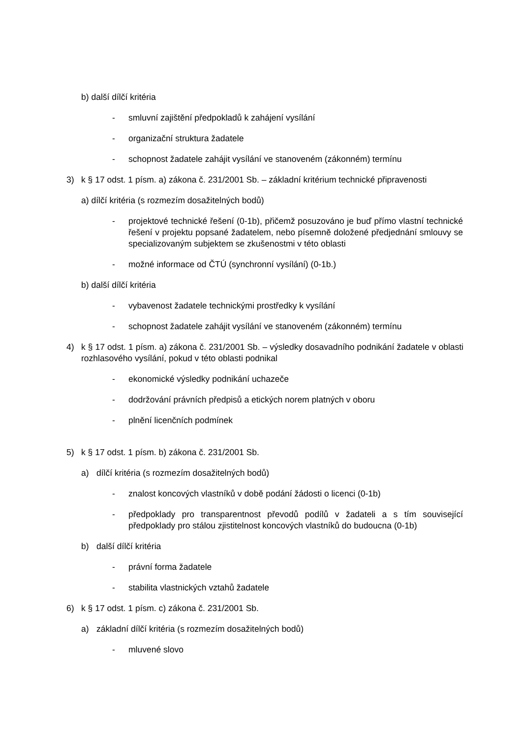b) další dílčí kritéria
- smluvní zajištění předpokladů k zahájení vysílání
- organizační struktura žadatele
- schopnost žadatele zahájit vysílání ve stanoveném (zákonném) termínu
3) k § 17 odst. 1 písm. a) zákona č. 231/2001 Sb. – základní kritérium technické připravenosti
a) dílčí kritéria (s rozmezím dosažitelných bodů)
- projektové technické řešení (0-1b), přičemž posuzováno je buď přímo vlastní technické řešení v projektu popsané žadatelem, nebo písemně doložené předjednání smlouvy se specializovaným subjektem se zkušenostmi v této oblasti
- možné informace od ČTÚ (synchronní vysílání) (0-1b.)
b) další dílčí kritéria
- vybavenost žadatele technickými prostředky k vysílání
- schopnost žadatele zahájit vysílání ve stanoveném (zákonném) termínu
4) k § 17 odst. 1 písm. a) zákona č. 231/2001 Sb. – výsledky dosavadního podnikání žadatele v oblasti rozhlasového vysílání, pokud v této oblasti podnikal
- ekonomické výsledky podnikání uchazeče
- dodržování právních předpisů a etických norem platných v oboru
- plnění licenčních podmínek
5) k § 17 odst. 1 písm. b) zákona č. 231/2001 Sb.
a) dílčí kritéria (s rozmezím dosažitelných bodů)
- znalost koncových vlastníků v době podání žádosti o licenci (0-1b)
- předpoklady pro transparentnost převodů podílů v žadateli a s tím související předpoklady pro stálou zjistitelnost koncových vlastníků do budoucna (0-1b)
b) další dílčí kritéria
- právní forma žadatele
- stabilita vlastnických vztahů žadatele
6) k § 17 odst. 1 písm. c) zákona č. 231/2001 Sb.
a) základní dílčí kritéria (s rozmezím dosažitelných bodů)
- mluvené slovo